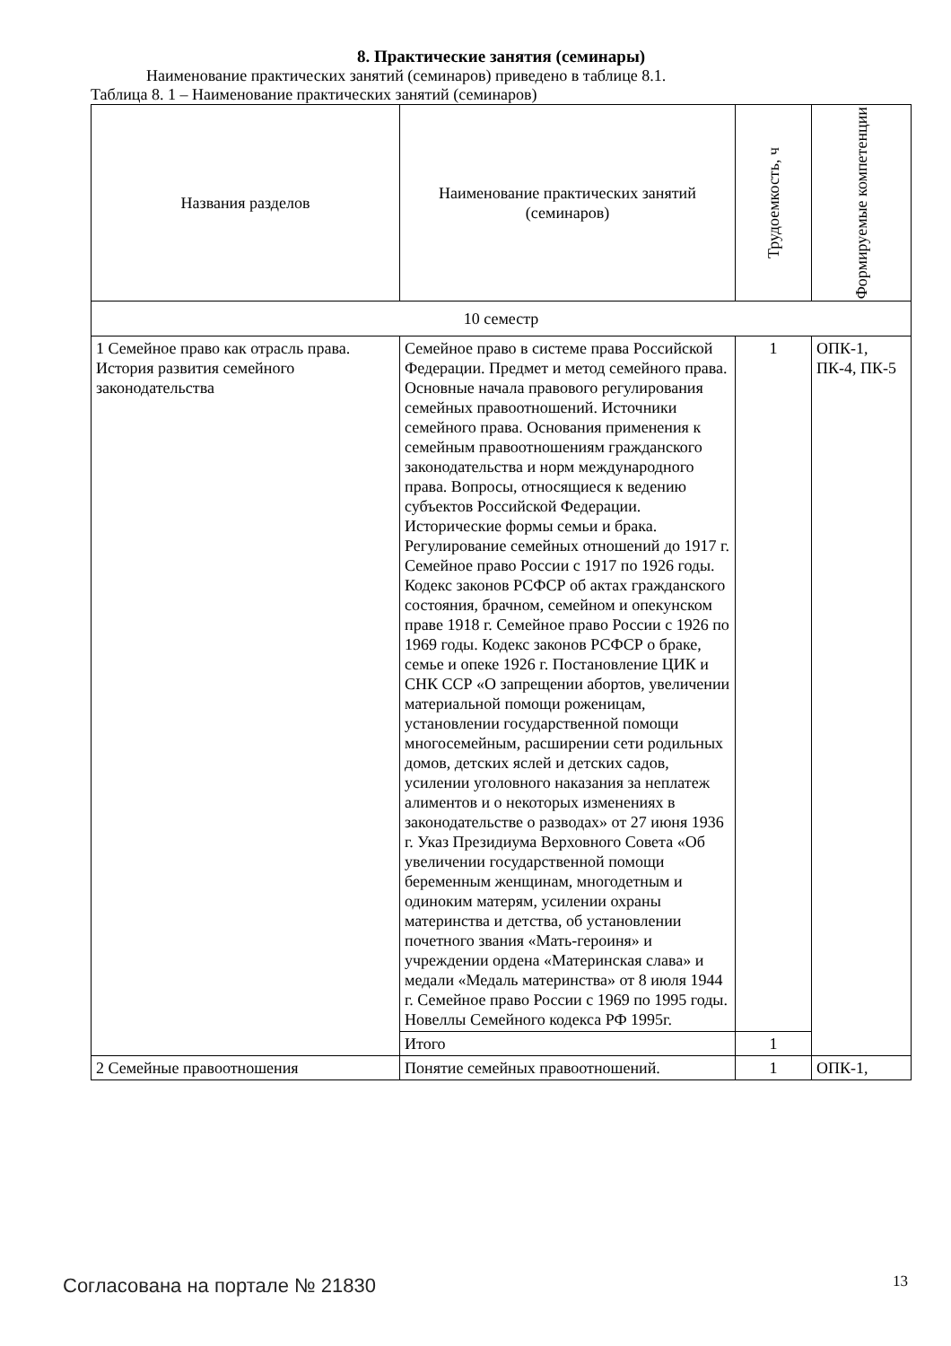8. Практические занятия (семинары)
Наименование практических занятий (семинаров) приведено в таблице 8.1.
Таблица 8. 1 – Наименование практических занятий (семинаров)
| Названия разделов | Наименование практических занятий (семинаров) | Трудоемкость, ч | Формируемые компетенции |
| --- | --- | --- | --- |
| 10 семестр | | | |
| 1 Семейное право как отрасль права. История развития семейного законодательства | Семейное право в системе права Российской Федерации. Предмет и метод семейного права. Основные начала правового регулирования семейных правоотношений. Источники семейного права. Основания применения к семейным правоотношениям гражданского законодательства и норм международного права. Вопросы, относящиеся к ведению субъектов Российской Федерации. Исторические формы семьи и брака. Регулирование семейных отношений до 1917 г. Семейное право России с 1917 по 1926 годы. Кодекс законов РСФСР об актах гражданского состояния, брачном, семейном и опекунском праве 1918 г. Семейное право России с 1926 по 1969 годы. Кодекс законов РСФСР о браке, семье и опеке 1926 г. Постановление ЦИК и СНК ССР «О запрещении абортов, увеличении материальной помощи роженицам, установлении государственной помощи многосемейным, расширении сети родильных домов, детских яслей и детских садов, усилении уголовного наказания за неплатеж алиментов и о некоторых изменениях в законодательстве о разводах» от 27 июня 1936 г. Указ Президиума Верховного Совета «Об увеличении государственной помощи беременным женщинам, многодетным и одиноким матерям, усилении охраны материнства и детства, об установлении почетного звания «Мать-героиня» и учреждении ордена «Материнская слава» и медали «Медаль материнства» от 8 июля 1944 г. Семейное право России с 1969 по 1995 годы. Новеллы Семейного кодекса РФ 1995г. | 1 | ОПК-1, ПК-4, ПК-5 |
| | Итого | 1 | |
| 2 Семейные правоотношения | Понятие семейных правоотношений. | 1 | ОПК-1, |
Согласована на портале № 21830 13